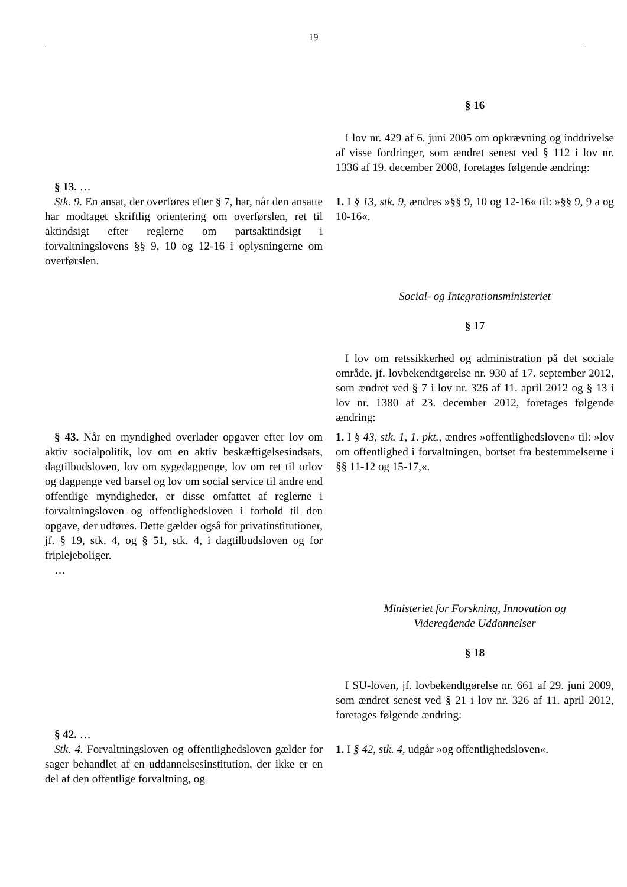19
§ 16
I lov nr. 429 af 6. juni 2005 om opkrævning og inddrivelse af visse fordringer, som ændret senest ved § 112 i lov nr. 1336 af 19. december 2008, foretages følgende ændring:
§ 13. …
Stk. 9. En ansat, der overføres efter § 7, har, når den ansatte har modtaget skriftlig orientering om overførslen, ret til aktindsigt efter reglerne om partsaktindsigt i forvaltningslovens §§ 9, 10 og 12-16 i oplysningerne om overførslen.
1. I § 13, stk. 9, ændres »§§ 9, 10 og 12-16« til: »§§ 9, 9 a og 10-16«.
Social- og Integrationsministeriet
§ 17
I lov om retssikkerhed og administration på det sociale område, jf. lovbekendtgørelse nr. 930 af 17. september 2012, som ændret ved § 7 i lov nr. 326 af 11. april 2012 og § 13 i lov nr. 1380 af 23. december 2012, foretages følgende ændring:
§ 43. Når en myndighed overlader opgaver efter lov om aktiv socialpolitik, lov om en aktiv beskæftigelsesindsats, dagtilbudsloven, lov om sygedagpenge, lov om ret til orlov og dagpenge ved barsel og lov om social service til andre end offentlige myndigheder, er disse omfattet af reglerne i forvaltningsloven og offentlighedsloven i forhold til den opgave, der udføres. Dette gælder også for privatinstitutioner, jf. § 19, stk. 4, og § 51, stk. 4, i dagtilbudsloven og for friplejeboliger.
…
1. I § 43, stk. 1, 1. pkt., ændres »offentlighedsloven« til: »lov om offentlighed i forvaltningen, bortset fra bestemmelserne i §§ 11-12 og 15-17,«.
Ministeriet for Forskning, Innovation og
Videregående Uddannelser
§ 18
I SU-loven, jf. lovbekendtgørelse nr. 661 af 29. juni 2009, som ændret senest ved § 21 i lov nr. 326 af 11. april 2012, foretages følgende ændring:
§ 42. …
Stk. 4. Forvaltningsloven og offentlighedsloven gælder for sager behandlet af en uddannelsesinstitution, der ikke er en del af den offentlige forvaltning, og
1. I § 42, stk. 4, udgår »og offentlighedsloven«.